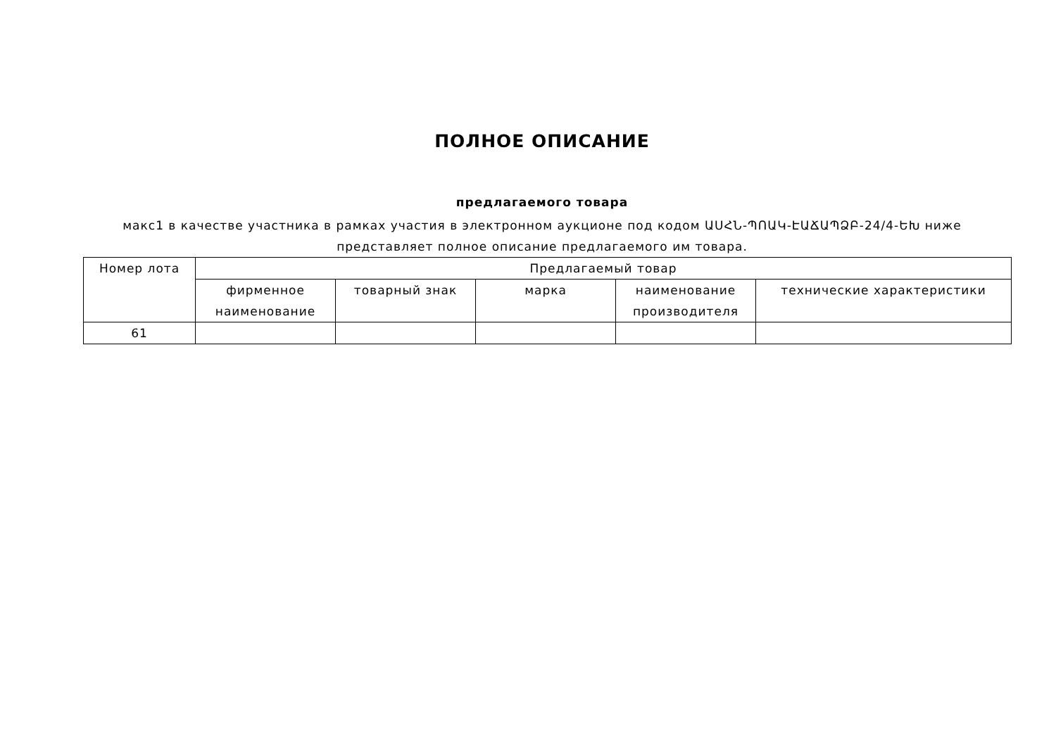ПОЛНОЕ ОПИСАНИЕ
предлагаемого товара
макс1 в качестве участника в рамках участия в электронном аукционе под кодом ԱՍՀՆ-ՊՈԱԿ-ԷԱՃԱՊՁԲ-24/4-ԵԽ ниже представляет полное описание предлагаемого им товара.
| Номер лота | Предлагаемый товар | | | | |
| --- | --- | --- | --- | --- | --- |
| | фирменное наименование | товарный знак | марка | наименование производителя | технические характеристики |
| 61 | | | | | |